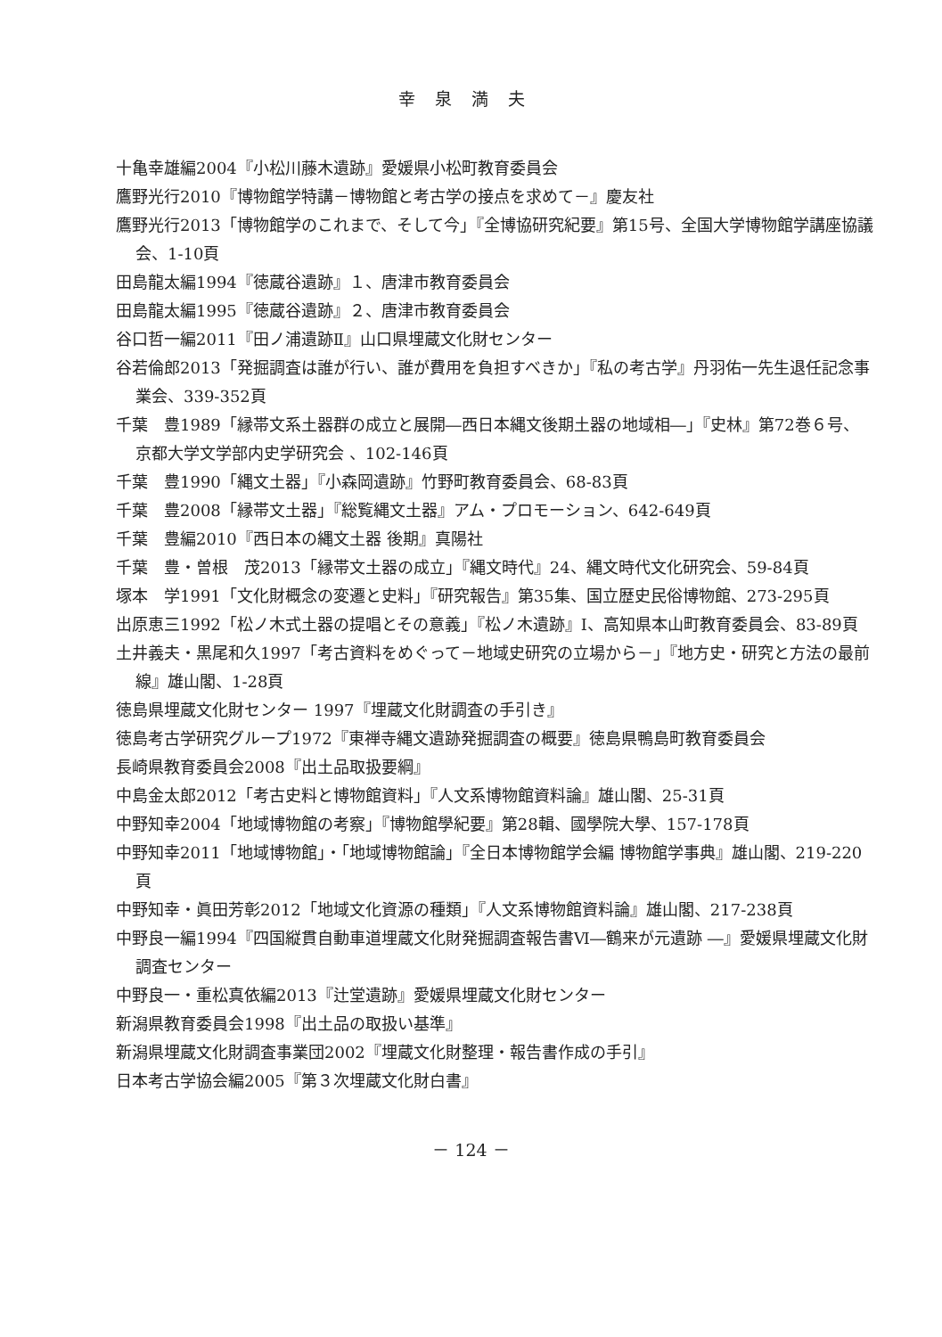幸泉満夫
十亀幸雄編2004『小松川藤木遺跡』愛媛県小松町教育委員会
鷹野光行2010『博物館学特講－博物館と考古学の接点を求めて－』慶友社
鷹野光行2013「博物館学のこれまで、そして今」『全博協研究紀要』第15号、全国大学博物館学講座協議会、1-10頁
田島龍太編1994『徳蔵谷遺跡』１、唐津市教育委員会
田島龍太編1995『徳蔵谷遺跡』２、唐津市教育委員会
谷口哲一編2011『田ノ浦遺跡Ⅱ』山口県埋蔵文化財センター
谷若倫郎2013「発掘調査は誰が行い、誰が費用を負担すべきか」『私の考古学』丹羽佑一先生退任記念事業会、339-352頁
千葉　豊1989「縁帯文系土器群の成立と展開―西日本縄文後期土器の地域相―」『史林』第72巻６号、京都大学文学部内史学研究会 、102-146頁
千葉　豊1990「縄文土器」『小森岡遺跡』竹野町教育委員会、68-83頁
千葉　豊2008「縁帯文土器」『総覧縄文土器』アム・プロモーション、642-649頁
千葉　豊編2010『西日本の縄文土器 後期』真陽社
千葉　豊・曽根　茂2013「縁帯文土器の成立」『縄文時代』24、縄文時代文化研究会、59-84頁
塚本　学1991「文化財概念の変遷と史料」『研究報告』第35集、国立歴史民俗博物館、273-295頁
出原恵三1992「松ノ木式土器の提唱とその意義」『松ノ木遺跡』Ⅰ、高知県本山町教育委員会、83-89頁
土井義夫・黒尾和久1997「考古資料をめぐって－地域史研究の立場から－」『地方史・研究と方法の最前線』雄山閣、1-28頁
徳島県埋蔵文化財センター 1997『埋蔵文化財調査の手引き』
徳島考古学研究グループ1972『東禅寺縄文遺跡発掘調査の概要』徳島県鴨島町教育委員会
長崎県教育委員会2008『出土品取扱要綱』
中島金太郎2012「考古史料と博物館資料」『人文系博物館資料論』雄山閣、25-31頁
中野知幸2004「地域博物館の考察」『博物館學紀要』第28輯、國學院大學、157-178頁
中野知幸2011「地域博物館」・「地域博物館論」『全日本博物館学会編 博物館学事典』雄山閣、219-220頁
中野知幸・眞田芳彰2012「地域文化資源の種類」『人文系博物館資料論』雄山閣、217-238頁
中野良一編1994『四国縦貫自動車道埋蔵文化財発掘調査報告書Ⅵ―鶴来が元遺跡 ―』愛媛県埋蔵文化財調査センター
中野良一・重松真依編2013『辻堂遺跡』愛媛県埋蔵文化財センター
新潟県教育委員会1998『出土品の取扱い基準』
新潟県埋蔵文化財調査事業団2002『埋蔵文化財整理・報告書作成の手引』
日本考古学協会編2005『第３次埋蔵文化財白書』
－ 124 －